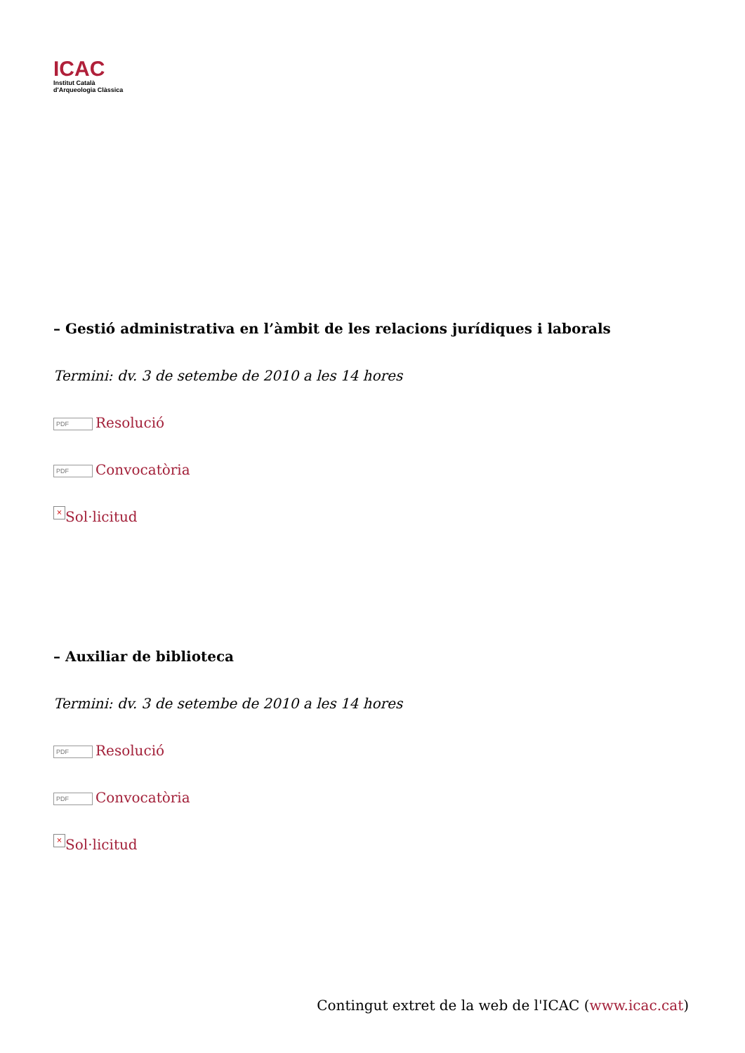ICAC
Institut Català
d'Arqueologia Clàssica
– Gestió administrativa en l’àmbit de les relacions jurídiques i laborals
Termini: dv. 3 de setembe de 2010 a les 14 hores
PDF Resolució
PDF Convocatòria
× Sol·licitud
– Auxiliar de biblioteca
Termini: dv. 3 de setembe de 2010 a les 14 hores
PDF Resolució
PDF Convocatòria
× Sol·licitud
Contingut extret de la web de l'ICAC (www.icac.cat)